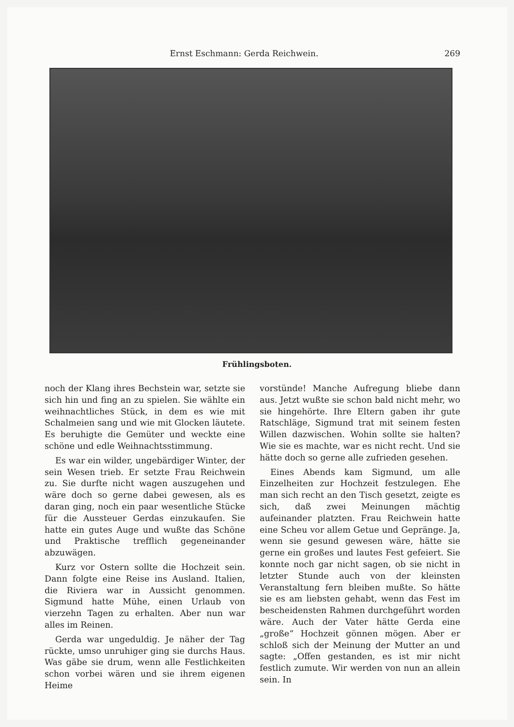Ernst Eschmann: Gerda Reichwein. 269
Frühlingsboten.
noch der Klang ihres Bechstein war, setzte sie sich hin und fing an zu spielen. Sie wählte ein weihnachtliches Stück, in dem es wie mit Schalmeien sang und wie mit Glocken läutete. Es beruhigte die Gemüter und weckte eine schöne und edle Weihnachtsstimmung.
Es war ein wilder, ungebärdiger Winter, der sein Wesen trieb. Er setzte Frau Reichwein zu. Sie durfte nicht wagen auszugehen und wäre doch so gerne dabei gewesen, als es daran ging, noch ein paar wesentliche Stücke für die Aussteuer Gerdas einzukaufen. Sie hatte ein gutes Auge und wußte das Schöne und Praktische trefflich gegeneinander abzuwägen.
Kurz vor Ostern sollte die Hochzeit sein. Dann folgte eine Reise ins Ausland. Italien, die Riviera war in Aussicht genommen. Sigmund hatte Mühe, einen Urlaub von vierzehn Tagen zu erhalten. Aber nun war alles im Reinen.
Gerda war ungeduldig. Je näher der Tag rückte, umso unruhiger ging sie durchs Haus. Was gäbe sie drum, wenn alle Festlichkeiten schon vorbei wären und sie ihrem eigenen Heime
vorstünde! Manche Aufregung bliebe dann aus. Jetzt wußte sie schon bald nicht mehr, wo sie hingehörte. Ihre Eltern gaben ihr gute Ratschläge, Sigmund trat mit seinem festen Willen dazwischen. Wohin sollte sie halten? Wie sie es machte, war es nicht recht. Und sie hätte doch so gerne alle zufrieden gesehen.
Eines Abends kam Sigmund, um alle Einzelheiten zur Hochzeit festzulegen. Ehe man sich recht an den Tisch gesetzt, zeigte es sich, daß zwei Meinungen mächtig aufeinander platzten. Frau Reichwein hatte eine Scheu vor allem Getue und Gepränge. Ja, wenn sie gesund gewesen wäre, hätte sie gerne ein großes und lautes Fest gefeiert. Sie konnte noch gar nicht sagen, ob sie nicht in letzter Stunde auch von der kleinsten Veranstaltung fern bleiben mußte. So hätte sie es am liebsten gehabt, wenn das Fest im bescheidensten Rahmen durchgeführt worden wäre. Auch der Vater hätte Gerda eine „große“ Hochzeit gönnen mögen. Aber er schloß sich der Meinung der Mutter an und sagte: „Offen gestanden, es ist mir nicht festlich zumute. Wir werden von nun an allein sein. In